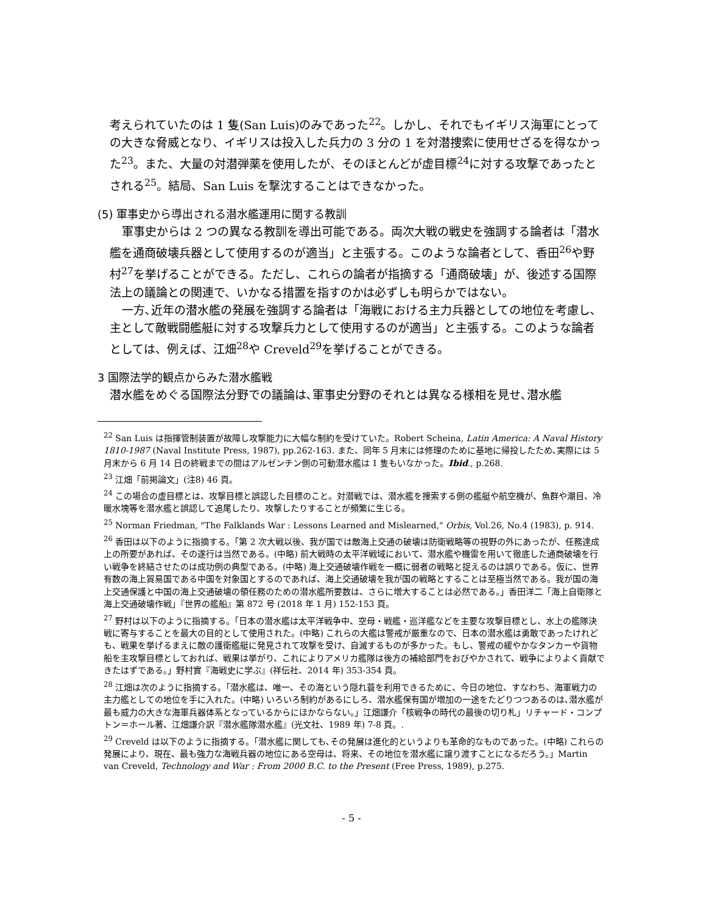考えられていたのは 1 隻(San Luis)のみであった<sup>22</sup>。しかし、それでもイギリス海軍にとっての大きな脅威となり、イギリスは投入した兵力の 3 分の 1 を対潜捜索に使用せざるを得なかった<sup>23</sup>。また、大量の対潜弾薬を使用したが、そのほとんどが虚目標<sup>24</sup>に対する攻撃であったとされる<sup>25</sup>。結局、San Luis を撃沈することはできなかった。
(5) 軍事史から導出される潜水艦運用に関する教訓
軍事史からは 2 つの異なる教訓を導出可能である。両次大戦の戦史を強調する論者は「潜水艦を通商破壊兵器として使用するのが適当」と主張する。このような論者として、香田<sup>26</sup>や野村<sup>27</sup>を挙げることができる。ただし、これらの論者が指摘する「通商破壊」が、後述する国際法上の議論との関連で、いかなる措置を指すのかは必ずしも明らかではない。
一方､近年の潜水艦の発展を強調する論者は「海戦における主力兵器としての地位を考慮し､主として敵戦闘艦艇に対する攻撃兵力として使用するのが適当」と主張する。このような論者としては、例えば、江畑<sup>28</sup>や Creveld<sup>29</sup>を挙げることができる。
3 国際法学的観点からみた潜水艦戦
潜水艦をめぐる国際法分野での議論は､軍事史分野のそれとは異なる様相を見せ､潜水艦
<sup>22</sup> San Luis は指揮管制装置が故障し攻撃能力に大幅な制約を受けていた。Robert Scheina, Latin America: A Naval History 1810-1987 (Naval Institute Press, 1987), pp.262-163. また、同年 5 月末には修理のために基地に帰投したため､実際には 5 月末から 6 月 14 日の終戦までの間はアルゼンチン側の可動潜水艦は 1 隻もいなかった。Ibid., p.268.
<sup>23</sup> 江畑「前掲論文」(注8) 46 頁。
<sup>24</sup> この場合の虚目標とは、攻撃目標と誤認した目標のこと。対潜戦では、潜水艦を捜索する側の艦艇や航空機が、魚群や潮目、冷暖水塊等を潜水艦と誤認して追尾したり、攻撃したりすることが頻繁に生じる。
<sup>25</sup> Norman Friedman, "The Falklands War : Lessons Learned and Mislearned," Orbis, Vol.26, No.4 (1983), p. 914.
<sup>26</sup> 香田は以下のように指摘する。「第 2 次大戦以後、我が国では敵海上交通の破壊は防衛戦略等の視野の外にあったが、任務達成上の所要があれば、その遂行は当然である。(中略) 前大戦時の太平洋戦域において、潜水艦や機雷を用いて徹底した通商破壊を行い戦争を終結させたのは成功例の典型である。(中略) 海上交通破壊作戦を一概に弱者の戦略と捉えるのは誤りである。仮に、世界有数の海上貿易国である中国を対象国とするのであれば、海上交通破壊を我が国の戦略とすることは至極当然である。我が国の海上交通保護と中国の海上交通破壊の領任務のための潜水艦所要数は、さらに増大することは必然である。」香田洋二「海上自衛隊と海上交通破壊作戦」『世界の艦船』第 872 号 (2018 年 1 月) 152-153 頁。
<sup>27</sup> 野村は以下のように指摘する。「日本の潜水艦は太平洋戦争中、空母・戦艦・巡洋艦などを主要な攻撃目標とし、水上の艦隊決戦に寄与することを最大の目的として使用された。(中略) これらの大艦は警戒が厳重なので、日本の潜水艦は勇敢であったけれども、戦果を挙げるまえに敵の護衛艦艇に発見されて攻撃を受け、自滅するものが多かった。もし、警戒の緩やかなタンカーや貨物船を主攻撃目標としておれば、戦果は挙がり、これによりアメリカ艦隊は後方の補給部門をおびやかされて、戦争によりよく貢献できたはずである。」野村實『海戦史に学ぶ』(祥伝社、2014 年) 353-354 頁。
<sup>28</sup> 江畑は次のように指摘する。「潜水艦は、唯一、その海という隠れ蓑を利用できるために、今日の地位、すなわち、海軍戦力の主力艦としての地位を手に入れた。(中略) いろいろ制約があるにしろ、潜水艦保有国が増加の一途をたどりつつあるのは､潜水艦が最も威力の大きな海軍兵器体系となっているからにほかならない。」江畑謙介「核戦争の時代の最後の切り札」リチャード・コンプトン＝ホール著、江畑謙介訳『潜水艦隊潜水艦』(光文社、1989 年) 7-8 頁。.
<sup>29</sup> Creveld は以下のように指摘する。「潜水艦に関しても､その発展は進化的というよりも革命的なものであった。(中略) これらの発展により、現在、最も強力な海戦兵器の地位にある空母は、将来、その地位を潜水艦に譲り渡すことになるだろう。」Martin van Creveld, Technology and War : From 2000 B.C. to the Present (Free Press, 1989), p.275.
- 5 -